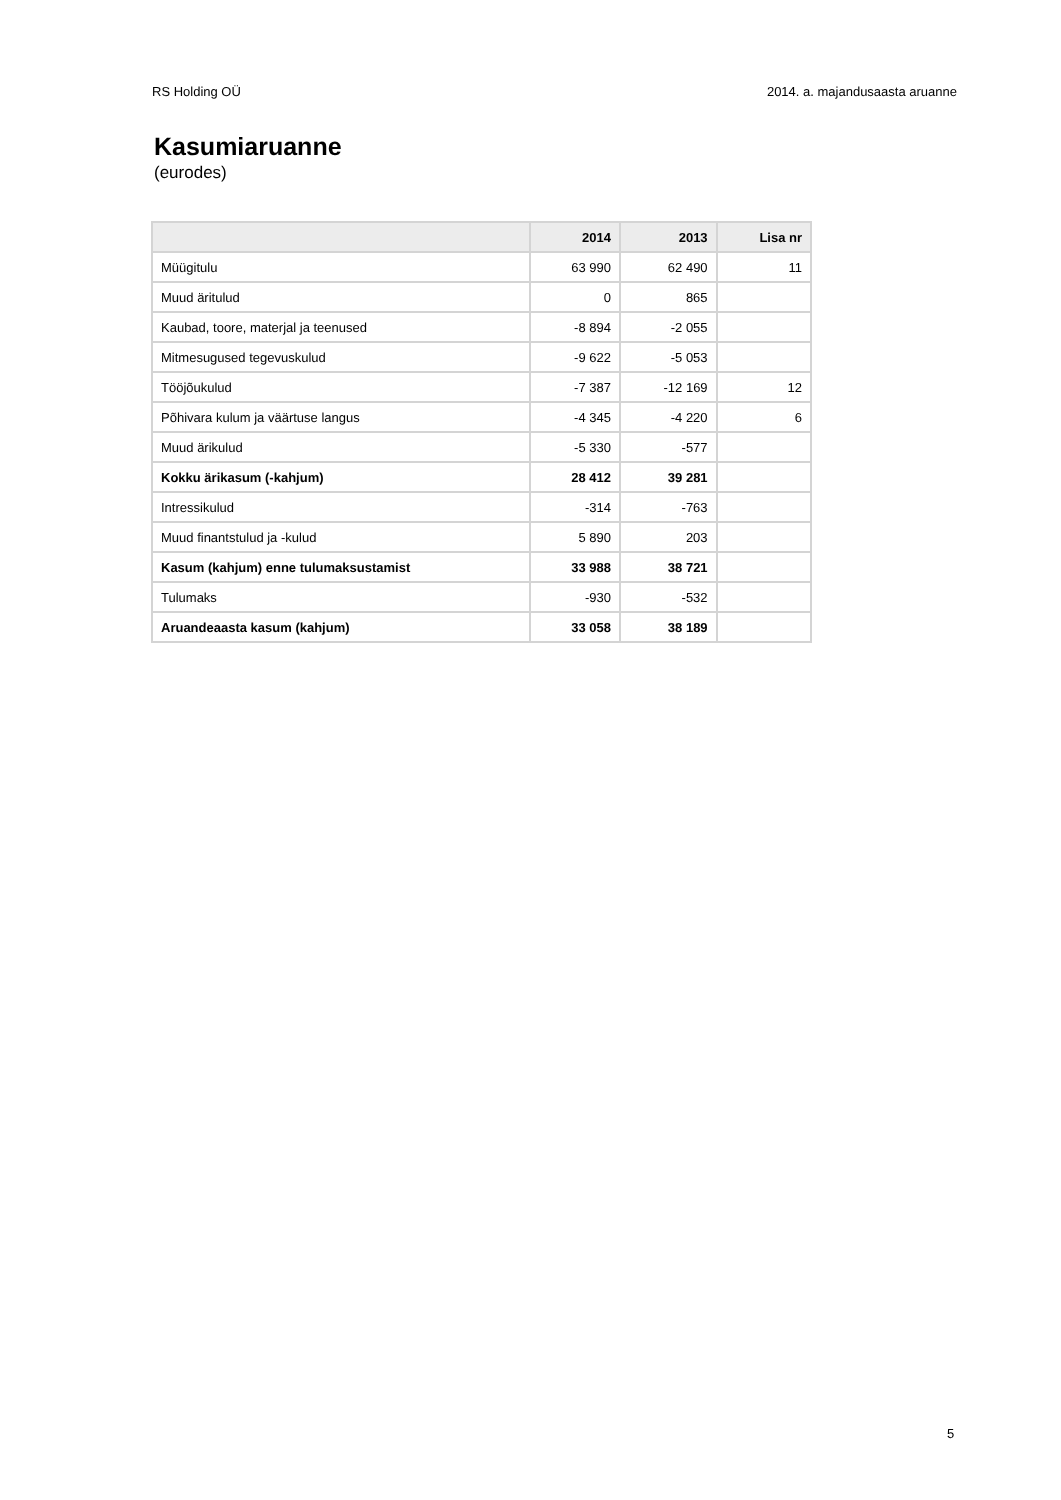RS Holding OÜ 2014. a. majandusaasta aruanne
Kasumiaruanne
(eurodes)
| | 2014 | 2013 | Lisa nr |
| --- | --- | --- | --- |
| Müügitulu | 63 990 | 62 490 | 11 |
| Muud äritulud | 0 | 865 | |
| Kaubad, toore, materjal ja teenused | -8 894 | -2 055 | |
| Mitmesugused tegevuskulud | -9 622 | -5 053 | |
| Tööjõukulud | -7 387 | -12 169 | 12 |
| Põhivara kulum ja väärtuse langus | -4 345 | -4 220 | 6 |
| Muud ärikulud | -5 330 | -577 | |
| Kokku ärikasum (-kahjum) | 28 412 | 39 281 | |
| Intressikulud | -314 | -763 | |
| Muud finantstulud ja -kulud | 5 890 | 203 | |
| Kasum (kahjum) enne tulumaksustamist | 33 988 | 38 721 | |
| Tulumaks | -930 | -532 | |
| Aruandeaasta kasum (kahjum) | 33 058 | 38 189 | |
5